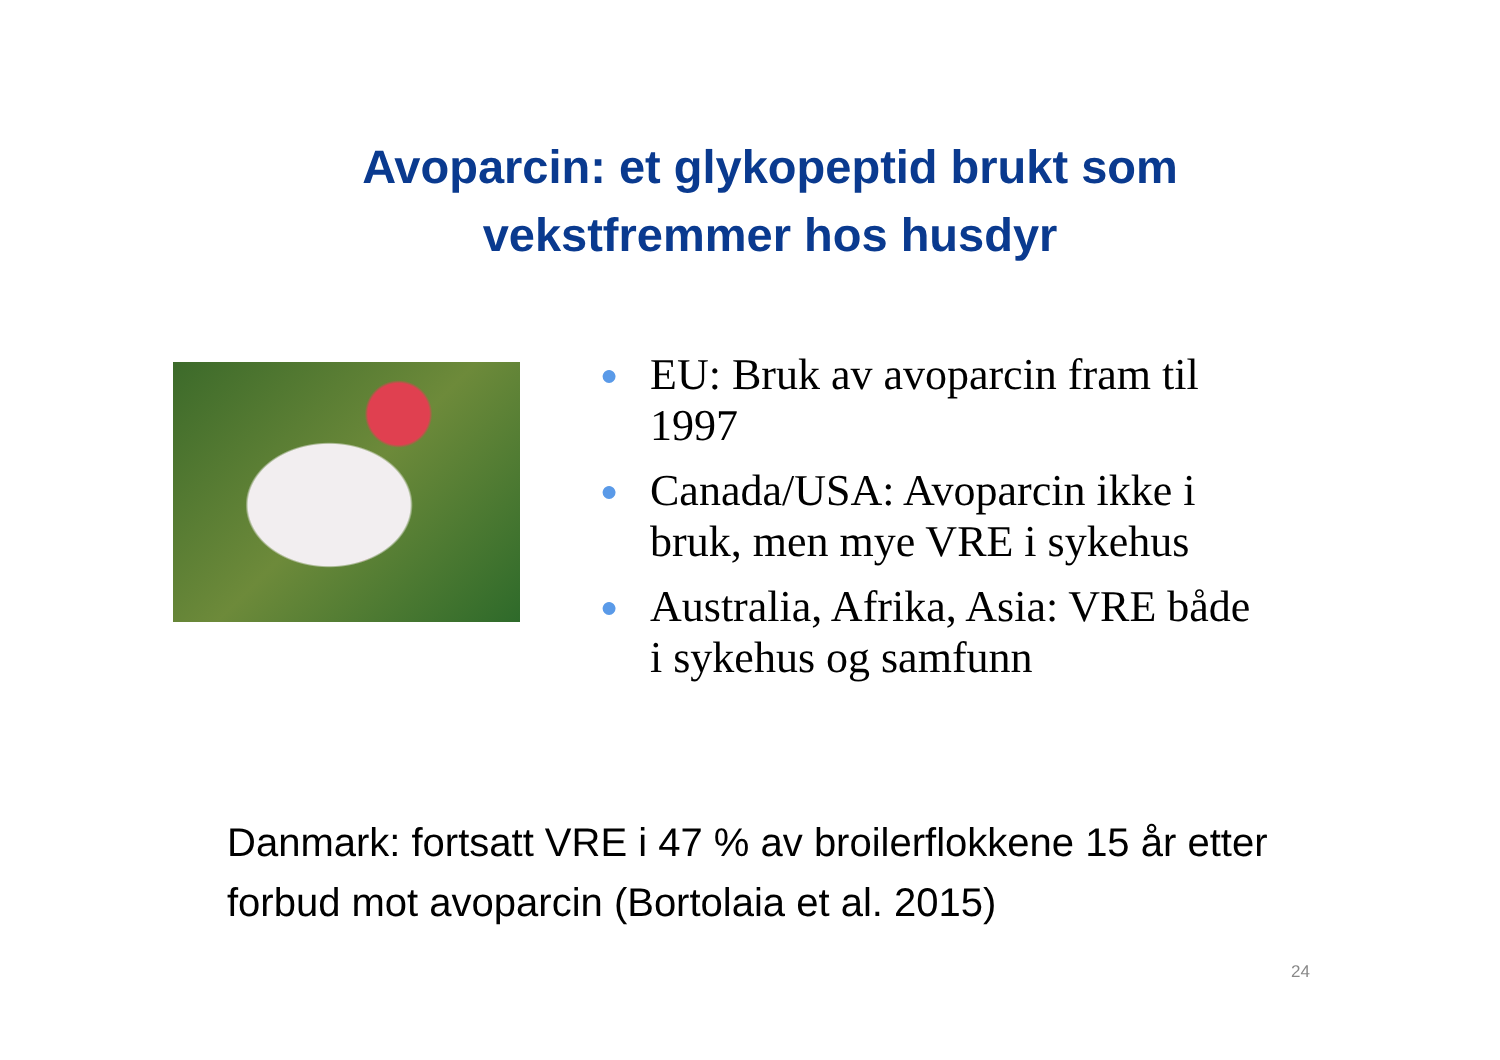Avoparcin: et glykopeptid brukt som
vekstfremmer hos husdyr
● EU: Bruk av avoparcin fram til 1997
● Canada/USA: Avoparcin ikke i bruk, men mye VRE i sykehus
● Australia, Afrika, Asia: VRE både i sykehus og samfunn
Danmark: fortsatt VRE i 47 % av broilerflokkene 15 år etter forbud mot avoparcin (Bortolaia et al. 2015)
24